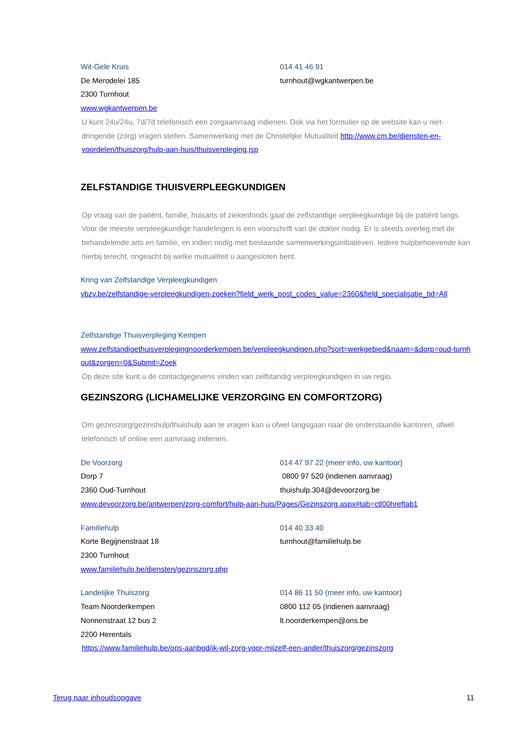Wit-Gele Kruis 014 41 46 91
De Merodelei 185 turnhout@wgkantwerpen.be
2300 Turnhout
www.wgkantwerpen.be
U kunt 24u/24u, 7d/7d telefonisch een zorgaanvraag indienen. Ook via het formulier op de website kan u niet-dringende (zorg) vragen stellen. Samenwerking met de Christelijke Mutualiteit http://www.cm.be/diensten-en-voordelen/thuiszorg/hulp-aan-huis/thuisverpleging.jsp
ZELFSTANDIGE THUISVERPLEEGKUNDIGEN
Op vraag van de patiënt, familie, huisarts of ziekenfonds gaat de zelfstandige verpleegkundige bij de patiënt langs. Voor de meeste verpleegkundige handelingen is een voorschrift van de dokter nodig. Er is steeds overleg met de behandelende arts en familie, en indien nodig met bestaande samenwerkingsinitiatieven. Iedere hulpbehoevende kan hierbij terecht, ongeacht bij welke mutualiteit u aangesloten bent.
Kring van Zelfstandige Verpleegkundigen
vbzv.be/zelfstandige-verpleegkundigen-zoeken?field_werk_post_codes_value=2360&field_specialisatie_tid=All
Zelfstandige Thuisverpleging Kempen
www.zelfstandigethuisverplegingnoorderkempen.be/verpleegkundigen.php?sort=werkgebied&naam=&dorp=oud-turnhout&zorgen=0&Submit=Zoek
Op deze site kunt u de contactgegevens vinden van zelfstandig verpleegkundigen in uw regio.
GEZINSZORG (LICHAMELIJKE VERZORGING EN COMFORTZORG)
Om gezinszorg/gezinshulp/thuishulp aan te vragen kan u ofwel langsgaan naar de onderstaande kantoren, ofwel telefonisch of online een aanvraag indienen.
De Voorzorg 014 47 97 22 (meer info, uw kantoor)
Dorp 7 0800 97 520 (indienen aanvraag)
2360 Oud-Turnhout thuishulp.304@devoorzorg.be
www.devoorzorg.be/antwerpen/zorg-comfort/hulp-aan-huis/Pages/Gezinszorg.aspx#tab=ctl00hreftab1
Familiehulp 014 40 33 40
Korte Begijnenstraat 18 turnhout@familiehulp.be
2300 Turnhout
www.familiehulp.be/diensten/gezinszorg.php
Landelijke Thuiszorg 014 86 11 50 (meer info, uw kantoor)
Team Noorderkempen 0800 112 05 (indienen aanvraag)
Nonnenstraat 12 bus 2 lt.noorderkempen@ons.be
2200 Herentals
https://www.familiehulp.be/ons-aanbod/ik-wil-zorg-voor-mijzelf-een-ander/thuiszorg/gezinszorg
Terug naar inhoudsopgave 11